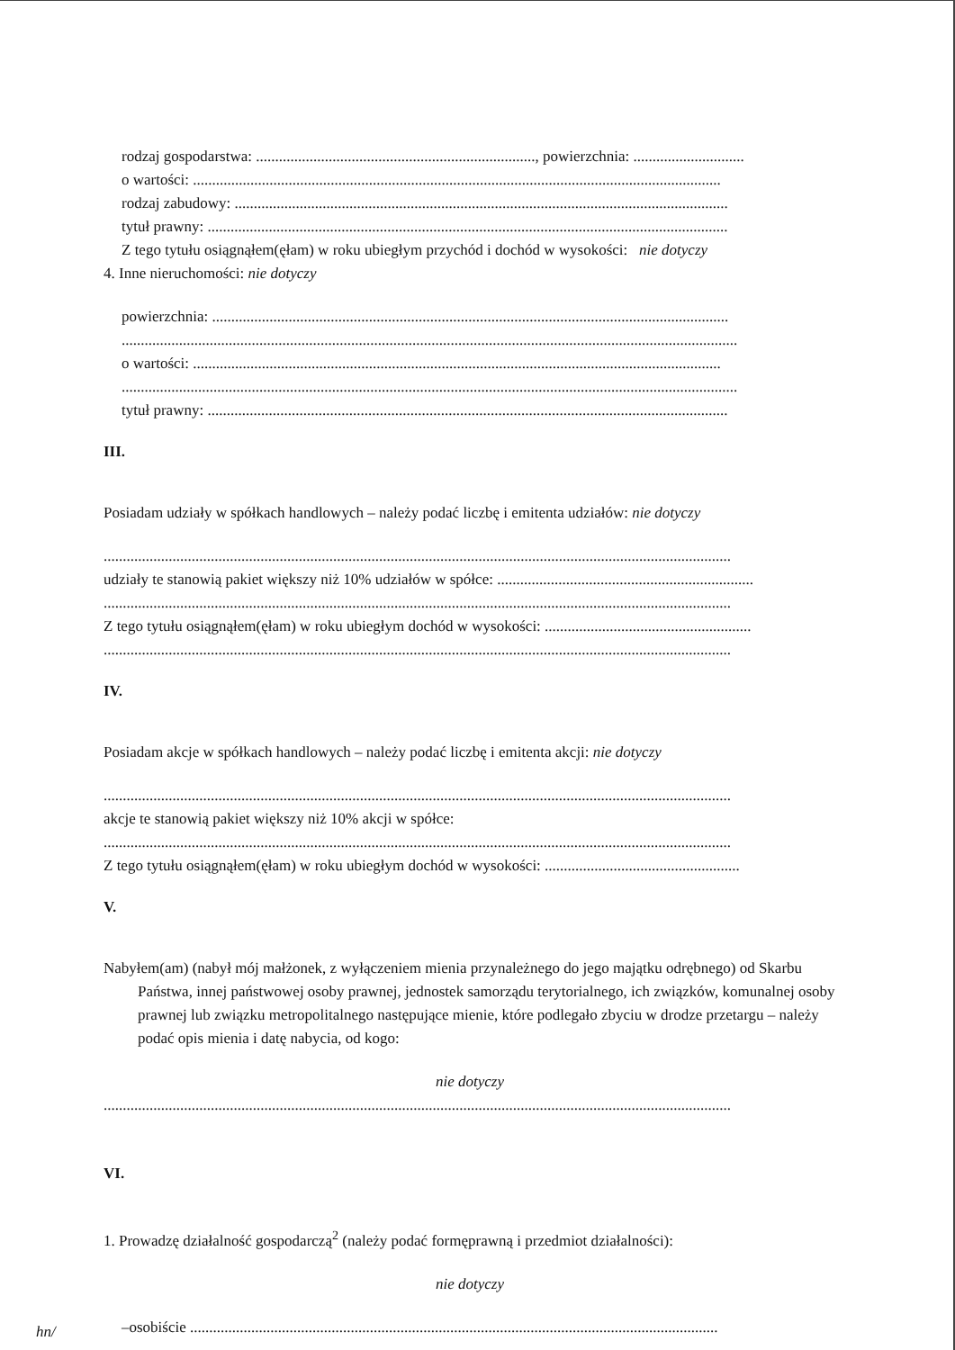rodzaj gospodarstwa: ........................................................................., powierzchnia: .............................
o wartości: ..........................................................................................................................................
rodzaj zabudowy: .................................................................................................................................
tytuł prawny: ........................................................................................................................................
Z tego tytułu osiągnąłem(ęłam) w roku ubiegłym przychód i dochód w wysokości: nie dotyczy
4. Inne nieruchomości: nie dotyczy
powierzchnia: .......................................................................................................................................
.................................................................................................................................................................
o wartości: ..........................................................................................................................................
.................................................................................................................................................................
tytuł prawny: ........................................................................................................................................
III.
Posiadam udziały w spółkach handlowych – należy podać liczbę i emitenta udziałów: nie dotyczy
....................................................................................................................................................................
udziały te stanowią pakiet większy niż 10% udziałów w spółce: ...................................................................
....................................................................................................................................................................
Z tego tytułu osiągnąłem(ęłam) w roku ubiegłym dochód w wysokości: ......................................................
....................................................................................................................................................................
IV.
Posiadam akcje w spółkach handlowych – należy podać liczbę i emitenta akcji: nie dotyczy
....................................................................................................................................................................
akcje te stanowią pakiet większy niż 10% akcji w spółce:
....................................................................................................................................................................
Z tego tytułu osiągnąłem(ęłam) w roku ubiegłym dochód w wysokości: ...................................................
V.
Nabyłem(am) (nabył mój małżonek, z wyłączeniem mienia przynależnego do jego majątku odrębnego) od Skarbu Państwa, innej państwowej osoby prawnej, jednostek samorządu terytorialnego, ich związków, komunalnej osoby prawnej lub związku metropolitalnego następujące mienie, które podlegało zbyciu w drodze przetargu – należy podać opis mienia i datę nabycia, od kogo:
nie dotyczy
....................................................................................................................................................................
VI.
1. Prowadzę działalność gospodarczą<sup>2</sup> (należy podać formęprawną i przedmiot działalności):
nie dotyczy
–osobiście ..........................................................................................................................................
hn/